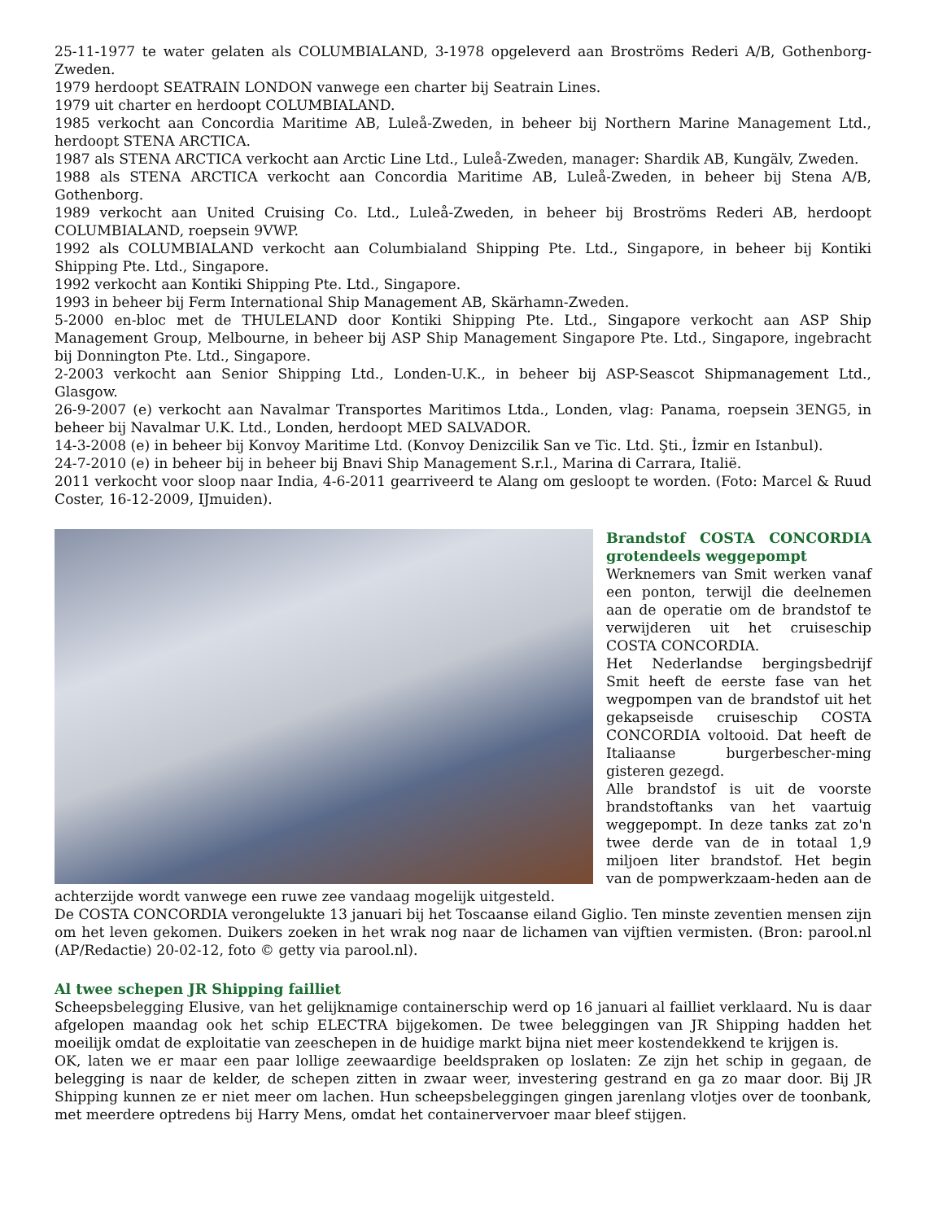25-11-1977 te water gelaten als COLUMBIALAND, 3-1978 opgeleverd aan Broströms Rederi A/B, Gothenborg-Zweden.
1979 herdoopt SEATRAIN LONDON vanwege een charter bij Seatrain Lines.
1979 uit charter en herdoopt COLUMBIALAND.
1985 verkocht aan Concordia Maritime AB, Luleå-Zweden, in beheer bij Northern Marine Management Ltd., herdoopt STENA ARCTICA.
1987 als STENA ARCTICA verkocht aan Arctic Line Ltd., Luleå-Zweden, manager: Shardik AB, Kungälv, Zweden.
1988 als STENA ARCTICA verkocht aan Concordia Maritime AB, Luleå-Zweden, in beheer bij Stena A/B, Gothenborg.
1989 verkocht aan United Cruising Co. Ltd., Luleå-Zweden, in beheer bij Broströms Rederi AB, herdoopt COLUMBIALAND, roepsein 9VWP.
1992 als COLUMBIALAND verkocht aan Columbialand Shipping Pte. Ltd., Singapore, in beheer bij Kontiki Shipping Pte. Ltd., Singapore.
1992 verkocht aan Kontiki Shipping Pte. Ltd., Singapore.
1993 in beheer bij Ferm International Ship Management AB, Skärhamn-Zweden.
5-2000 en-bloc met de THULELAND door Kontiki Shipping Pte. Ltd., Singapore verkocht aan ASP Ship Management Group, Melbourne, in beheer bij ASP Ship Management Singapore Pte. Ltd., Singapore, ingebracht bij Donnington Pte. Ltd., Singapore.
2-2003 verkocht aan Senior Shipping Ltd., Londen-U.K., in beheer bij ASP-Seascot Shipmanagement Ltd., Glasgow.
26-9-2007 (e) verkocht aan Navalmar Transportes Maritimos Ltda., Londen, vlag: Panama, roepsein 3ENG5, in beheer bij Navalmar U.K. Ltd., Londen, herdoopt MED SALVADOR.
14-3-2008 (e) in beheer bij Konvoy Maritime Ltd. (Konvoy Denizcilik San ve Tic. Ltd. Şti., İzmir en Istanbul).
24-7-2010 (e) in beheer bij in beheer bij Bnavi Ship Management S.r.l., Marina di Carrara, Italië.
2011 verkocht voor sloop naar India, 4-6-2011 gearriveerd te Alang om gesloopt te worden. (Foto: Marcel & Ruud Coster, 16-12-2009, IJmuiden).
Brandstof COSTA CONCORDIA grotendeels weggepompt
Werknemers van Smit werken vanaf een ponton, terwijl die deelnemen aan de operatie om de brandstof te verwijderen uit het cruiseschip COSTA CONCORDIA.
Het Nederlandse bergingsbedrijf Smit heeft de eerste fase van het wegpompen van de brandstof uit het gekapseisde cruiseschip COSTA CONCORDIA voltooid. Dat heeft de Italiaanse burgerbescher-ming gisteren gezegd.
Alle brandstof is uit de voorste brandstoftanks van het vaartuig weggepompt. In deze tanks zat zo'n twee derde van de in totaal 1,9 miljoen liter brandstof. Het begin van de pompwerkzaam-heden aan de achterzijde wordt vanwege een ruwe zee vandaag mogelijk uitgesteld.
De COSTA CONCORDIA verongelukte 13 januari bij het Toscaanse eiland Giglio. Ten minste zeventien mensen zijn om het leven gekomen. Duikers zoeken in het wrak nog naar de lichamen van vijftien vermisten. (Bron: parool.nl (AP/Redactie) 20-02-12, foto © getty via parool.nl).
Al twee schepen JR Shipping failliet
Scheepsbelegging Elusive, van het gelijknamige containerschip werd op 16 januari al failliet verklaard. Nu is daar afgelopen maandag ook het schip ELECTRA bijgekomen. De twee beleggingen van JR Shipping hadden het moeilijk omdat de exploitatie van zeeschepen in de huidige markt bijna niet meer kostendekkend te krijgen is.
OK, laten we er maar een paar lollige zeewaardige beeldspraken op loslaten: Ze zijn het schip in gegaan, de belegging is naar de kelder, de schepen zitten in zwaar weer, investering gestrand en ga zo maar door. Bij JR Shipping kunnen ze er niet meer om lachen. Hun scheepsbeleggingen gingen jarenlang vlotjes over de toonbank, met meerdere optredens bij Harry Mens, omdat het containervervoer maar bleef stijgen.